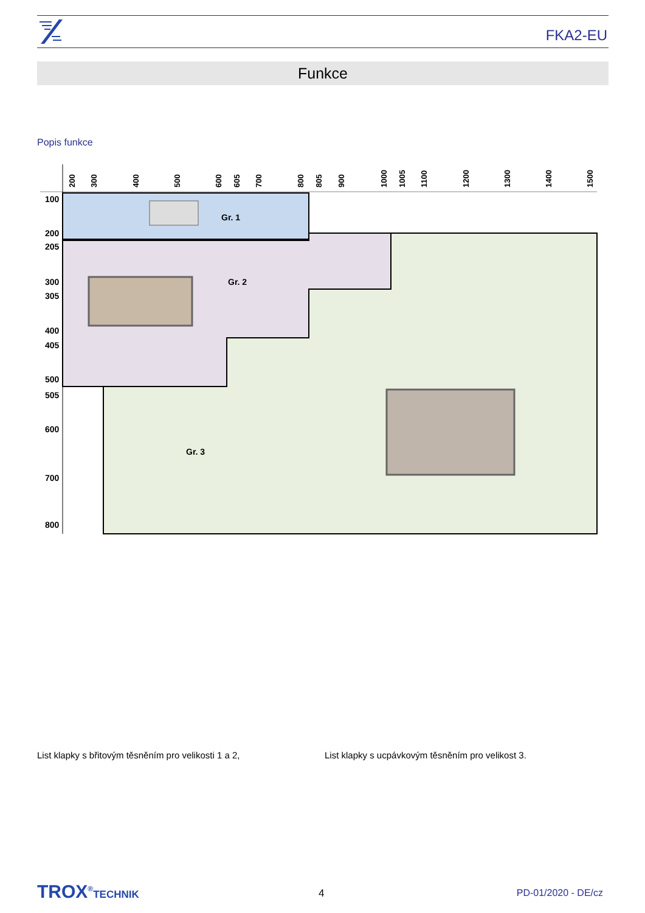FKA2-EU
Funkce
Popis funkce
Gr. 1
Gr. 2
Gr. 3
100
200
205
300
305
400
405
500
505
600
700
800
200
300
400
500
600
605
700
800
805
900
1000
1005
1100
1200
1300
1400
1500
List klapky s břitovým těsněním pro velikosti 1 a 2,
List klapky s ucpávkovým těsněním pro velikost 3.
TROX<sup>®</sup>TECHNIK 4 PD-01/2020 - DE/cz